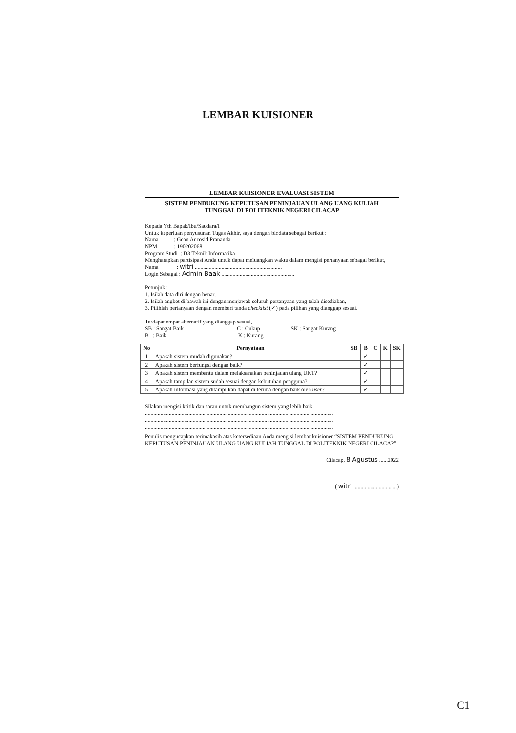LEMBAR KUISIONER
LEMBAR KUISIONER EVALUASI SISTEM
SISTEM PENDUKUNG KEPUTUSAN PENINJAUAN ULANG UANG KULIAH
TUNGGAL DI POLITEKNIK NEGERI CILACAP
Kepada Yth Bapak/Ibu/Saudara/I
Untuk keperluan penyusunan Tugas Akhir, saya dengan biodata sebagai berikut :
Nama : Gean Ar rosid Prananda
NPM : 190202068
Program Studi : D3 Teknik Informatika
Mengharapkan partisipasi Anda untuk dapat meluangkan waktu dalam mengisi pertanyaan sebagai berikut,
Nama : witri ..............................................................
Login Sebagai : Admin Baak ....................................................
Petunjuk :
1. Isilah data diri dengan benar,
2. Isilah angket di bawah ini dengan menjawab seluruh pertanyaan yang telah disediakan,
3. Pilihlah pertanyaan dengan memberi tanda checklist (✓) pada pilihan yang dianggap sesuai.
Terdapat empat alternatif yang dianggap sesuai,
SB : Sangat Baik C : Cukup SK : Sangat Kurang
B : Baik K : Kurang
| No | Pernyataan | SB | B | C | K | SK |
| --- | --- | --- | --- | --- | --- | --- |
| 1 | Apakah sistem mudah digunakan? | | ✓ | | | |
| 2 | Apakah sistem berfungsi dengan baik? | | ✓ | | | |
| 3 | Apakah sistem membantu dalam melaksanakan peninjauan ulang UKT? | | ✓ | | | |
| 4 | Apakah tampilan sistem sudah sesuai dengan kebutuhan pengguna? | | ✓ | | | |
| 5 | Apakah informasi yang ditampilkan dapat di terima dengan baik oleh user ? | | ✓ | | | |
Silakan mengisi kritik dan saran untuk membangun sistem yang lebih baik
......................................................................................................................................
......................................................................................................................................
......................................................................................................................................
Penulis mengucapkan terimakasih atas ketersediaan Anda mengisi lembar kuisioner “SISTEM PENDUKUNG KEPUTUSAN PENINJAUAN ULANG UANG KULIAH TUNGGAL DI POLITEKNIK NEGERI CILACAP”
Cilacap, 8 Agustus ......2022
( witri ...............................)
C1